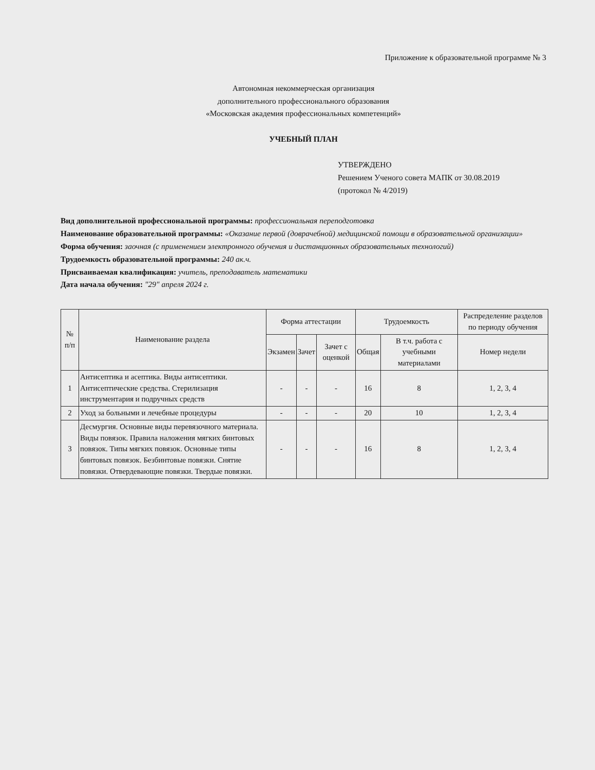Приложение к образовательной программе № 3
Автономная некоммерческая организация
дополнительного профессионального образования
«Московская академия профессиональных компетенций»
УЧЕБНЫЙ ПЛАН
УТВЕРЖДЕНО
Решением Ученого совета МАПК от 30.08.2019
(протокол № 4/2019)
Вид дополнительной профессиональной программы: профессиональная переподготовка
Наименование образовательной программы: «Оказание первой (доврачебной) медицинской помощи в образовательной организации»
Форма обучения: заочная (с применением электронного обучения и дистанционных образовательных технологий)
Трудоемкость образовательной программы: 240 ак.ч.
Присваиваемая квалификация: учитель, преподаватель математики
Дата начала обучения: "29" апреля 2024 г.
| № п/п | Наименование раздела | Форма аттестации | | | Трудоемкость | | Распределение разделов по периоду обучения |
| --- | --- | --- | --- | --- | --- | --- | --- |
| | | Экзамен | Зачет | Зачет с оценкой | Общая | В т.ч. работа с учебными материалами | Номер недели |
| 1 | Антисептика и асептика. Виды антисептики. Антисептические средства. Стерилизация инструментария и подручных средств | - | - | - | 16 | 8 | 1, 2, 3, 4 |
| 2 | Уход за больными и лечебные процедуры | - | - | - | 20 | 10 | 1, 2, 3, 4 |
| 3 | Десмургия. Основные виды перевязочного материала. Виды повязок. Правила наложения мягких бинтовых повязок. Типы мягких повязок. Основные типы бинтовых повязок. Безбинтовые повязки. Снятие повязки. Отвердевающие повязки. Твердые повязки. | - | - | - | 16 | 8 | 1, 2, 3, 4 |